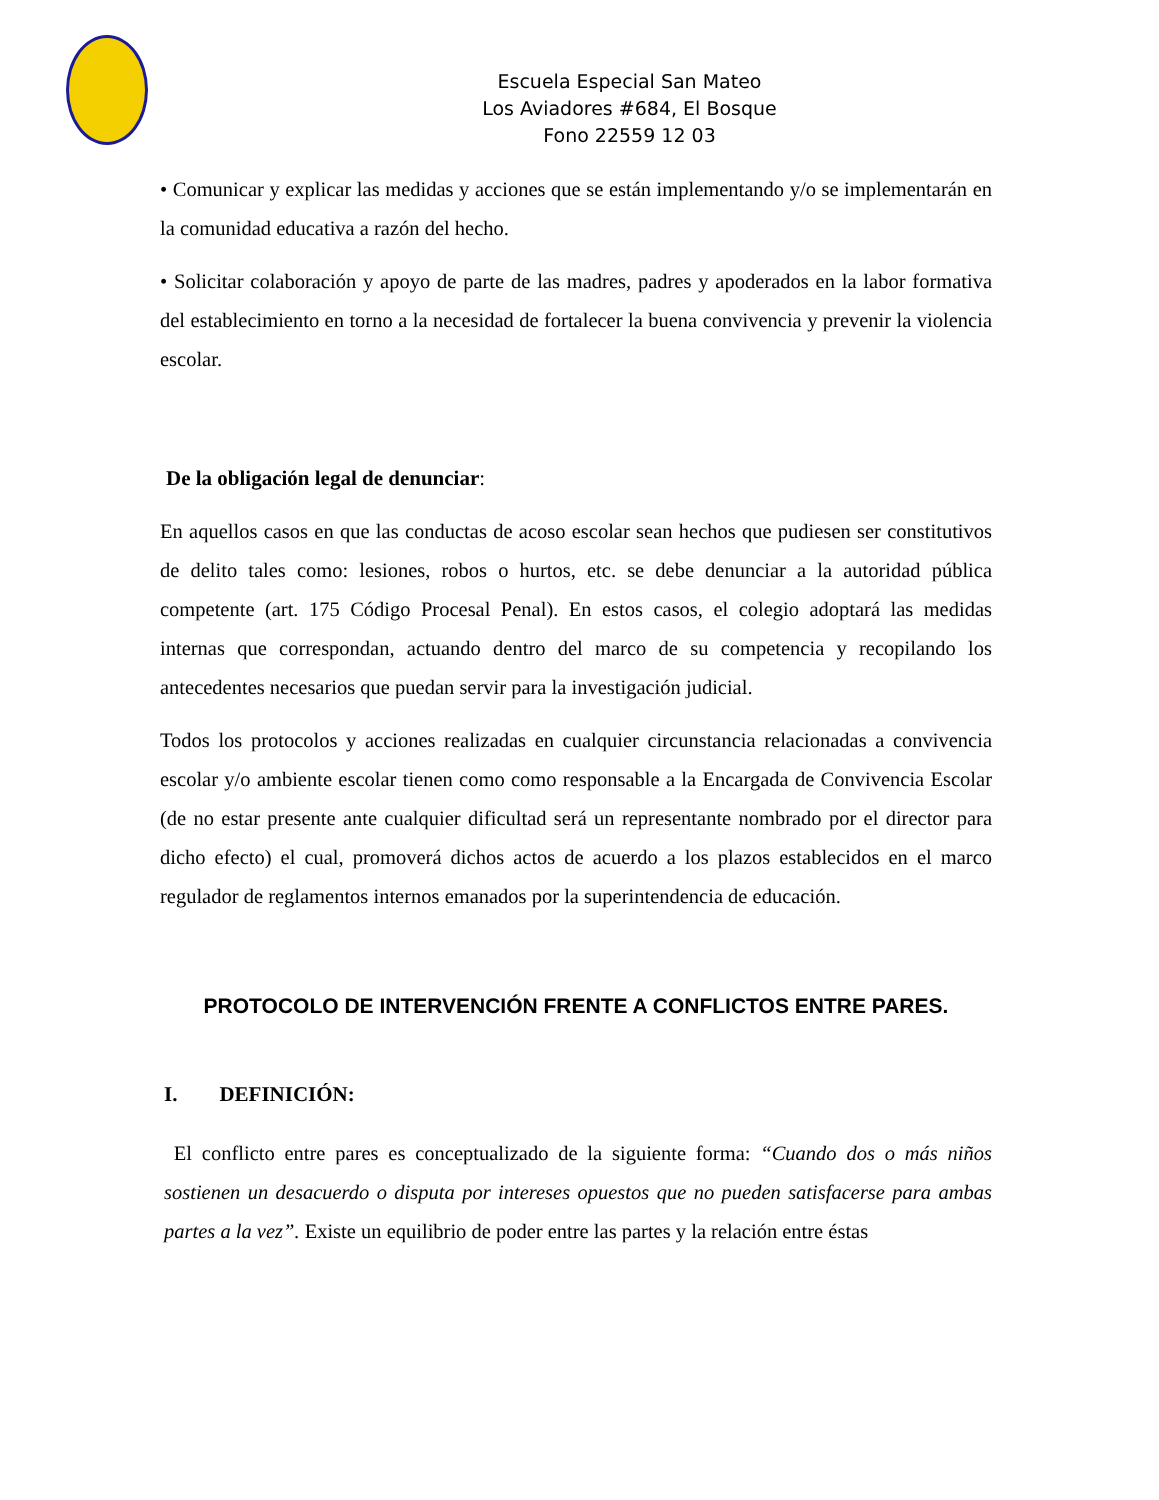Escuela Especial San Mateo
Los Aviadores #684, El Bosque
Fono 22559 12 03
• Comunicar y explicar las medidas y acciones que se están implementando y/o se implementarán en la comunidad educativa a razón del hecho.
• Solicitar colaboración y apoyo de parte de las madres, padres y apoderados en la labor formativa del establecimiento en torno a la necesidad de fortalecer la buena convivencia y prevenir la violencia escolar.
De la obligación legal de denunciar:
En aquellos casos en que las conductas de acoso escolar sean hechos que pudiesen ser constitutivos de delito tales como: lesiones, robos o hurtos, etc. se debe denunciar a la autoridad pública competente (art. 175 Código Procesal Penal). En estos casos, el colegio adoptará las medidas internas que correspondan, actuando dentro del marco de su competencia y recopilando los antecedentes necesarios que puedan servir para la investigación judicial.
Todos los protocolos y acciones realizadas en cualquier circunstancia relacionadas a convivencia escolar y/o ambiente escolar tienen como como responsable a la Encargada de Convivencia Escolar (de no estar presente ante cualquier dificultad será un representante nombrado por el director para dicho efecto) el cual, promoverá dichos actos de acuerdo a los plazos establecidos en el marco regulador de reglamentos internos emanados por la superintendencia de educación.
PROTOCOLO DE INTERVENCIÓN FRENTE A CONFLICTOS ENTRE PARES.
I. DEFINICIÓN:
El conflicto entre pares es conceptualizado de la siguiente forma: “Cuando dos o más niños sostienen un desacuerdo o disputa por intereses opuestos que no pueden satisfacerse para ambas partes a la vez”. Existe un equilibrio de poder entre las partes y la relación entre éstas